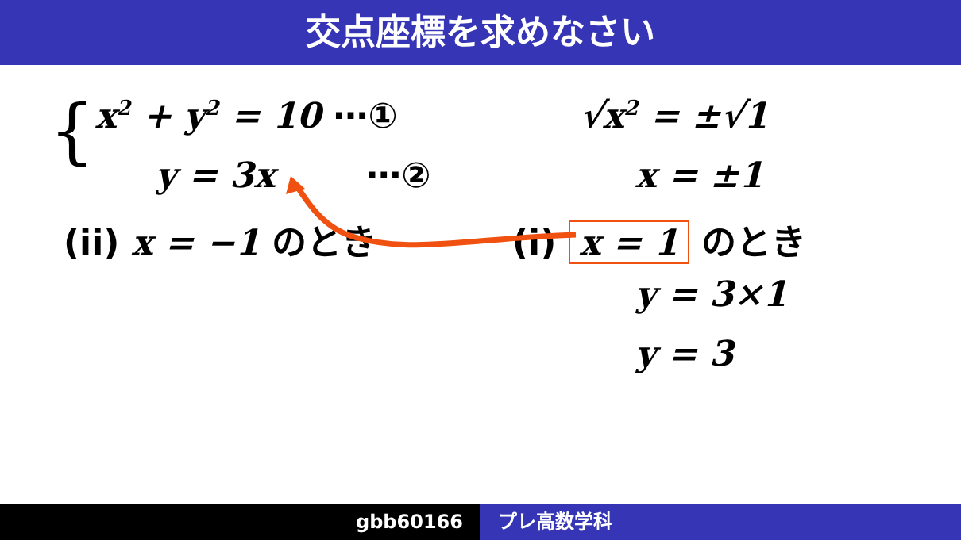交点座標を求めなさい
{ x<sup>2</sup> + y<sup>2</sup> = 10 ⋯①
y = 3x ⋯②
√x<sup>2</sup> = ±√1
x = ±1
(ii) x = −1 のとき (i) x = 1 のとき
y = 3×1
y = 3
gbb60166 プレ高数学科